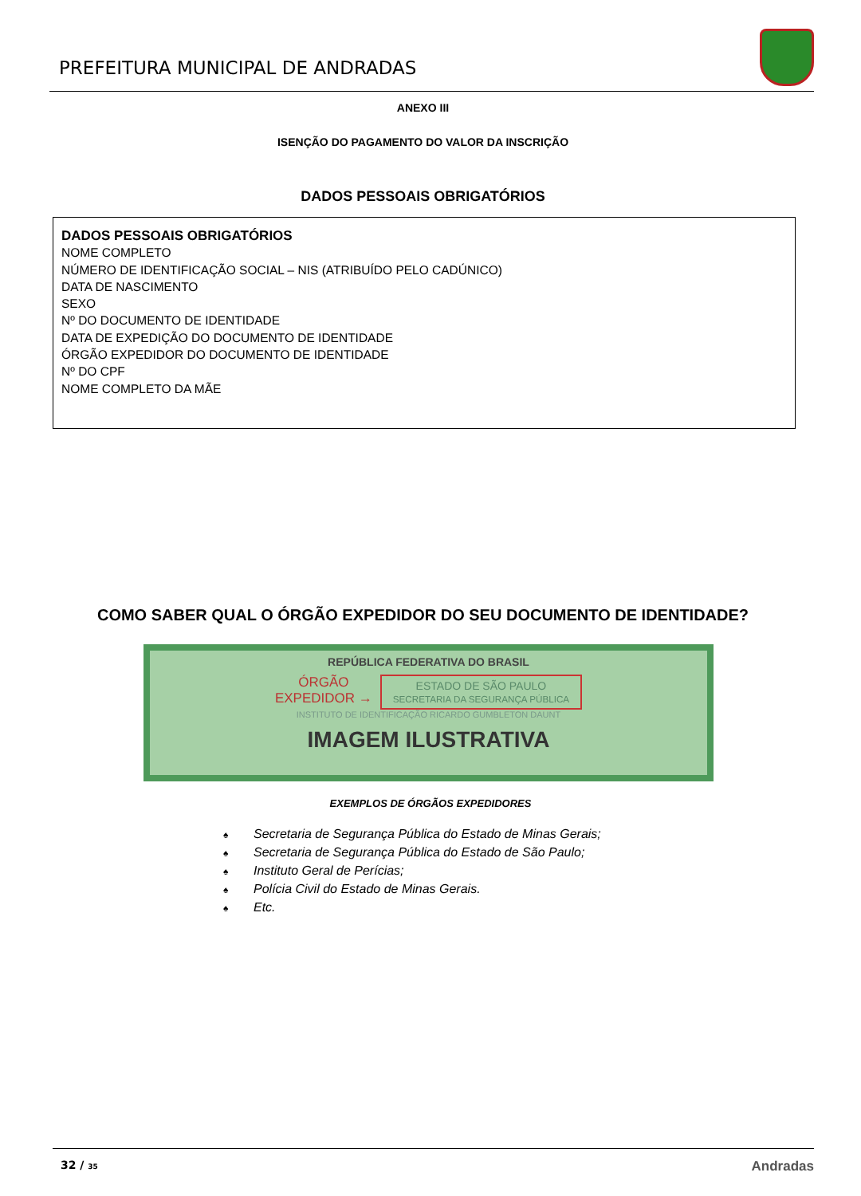PREFEITURA MUNICIPAL DE ANDRADAS
ANEXO III
ISENÇÃO DO PAGAMENTO DO VALOR DA INSCRIÇÃO
DADOS PESSOAIS OBRIGATÓRIOS
DADOS PESSOAIS OBRIGATÓRIOS
NOME COMPLETO
NÚMERO DE IDENTIFICAÇÃO SOCIAL – NIS (ATRIBUÍDO PELO CADÚNICO)
DATA DE NASCIMENTO
SEXO
Nº DO DOCUMENTO DE IDENTIDADE
DATA DE EXPEDIÇÃO DO DOCUMENTO DE IDENTIDADE
ÓRGÃO EXPEDIDOR DO DOCUMENTO DE IDENTIDADE
Nº DO CPF
NOME COMPLETO DA MÃE
COMO SABER QUAL O ÓRGÃO EXPEDIDOR DO SEU DOCUMENTO DE IDENTIDADE?
REPÚBLICA FEDERATIVA DO BRASIL
ÓRGÃO
EXPEDIDOR →
ESTADO DE SÃO PAULO
SECRETARIA DA SEGURANÇA PÚBLICA
INSTITUTO DE IDENTIFICAÇÃO RICARDO GUMBLETON DAUNT
IMAGEM ILUSTRATIVA
EXEMPLOS DE ÓRGÃOS EXPEDIDORES
♠ Secretaria de Segurança Pública do Estado de Minas Gerais;
♠ Secretaria de Segurança Pública do Estado de São Paulo;
♠ Instituto Geral de Perícias;
♠ Polícia Civil do Estado de Minas Gerais.
♠ Etc.
32 / 35
Andradas